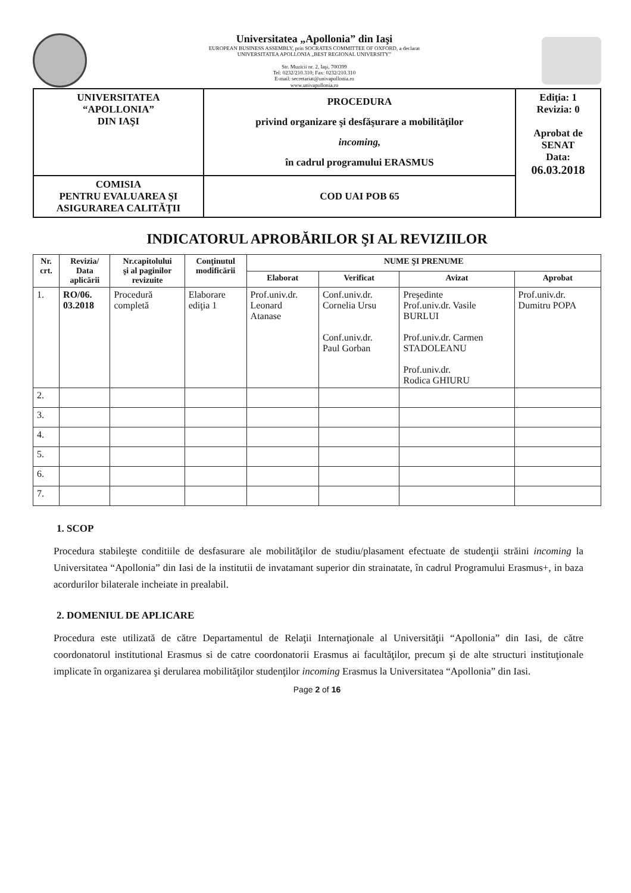Universitatea „Apollonia” din Iaşi
EUROPEAN BUSINESS ASSEMBLY, prin SOCRATES COMMITTEE OF OXFORD, a declarat
UNIVERSITATEA APOLLONIA „BEST REGIONAL UNIVERSITY”
Str. Muzicii nr. 2, Iaşi, 700399
Tel: 0232/210.310; Fax: 0232/210.310
E-mail: secretariat@univapollonia.ro
www.univapollonia.ro
| UNIVERSITATEA “APOLLONIA” DIN IAŞI | PROCEDURA privind organizare şi desfăşurare a mobilităţilor incoming, în cadrul programului ERASMUS | Ediţia: 1 Revizia: 0 Aprobat de SENAT Data: 06.03.2018 |
| COMISIA PENTRU EVALUAREA ŞI ASIGURAREA CALITĂŢII | COD UAI POB 65 | |
INDICATORUL APROBĂRILOR ŞI AL REVIZIILOR
| Nr. crt. | Revizia/ Data aplicării | Nr.capitolului şi al paginilor revizuite | Conţinutul modificării | NUME ŞI PRENUME | | | |
| --- | --- | --- | --- | --- | --- | --- | --- |
| | | | | Elaborat | Verificat | Avizat | Aprobat |
| 1. | RO/06. 03.2018 | Procedură completă | Elaborare ediţia 1 | Prof.univ.dr. Leonard Atanase | Conf.univ.dr. Cornelia Ursu Conf.univ.dr. Paul Gorban | Preşedinte Prof.univ.dr. Vasile BURLUI Prof.univ.dr. Carmen STADOLEANU Prof.univ.dr. Rodica GHIURU | Prof.univ.dr. Dumitru POPA |
| 2. | | | | | | | |
| 3. | | | | | | | |
| 4. | | | | | | | |
| 5. | | | | | | | |
| 6. | | | | | | | |
| 7. | | | | | | | |
1. SCOP
Procedura stabileşte conditiile de desfasurare ale mobilităţilor de studiu/plasament efectuate de studenţii străini incoming la Universitatea “Apollonia” din Iasi de la institutii de invatamant superior din strainatate, în cadrul Programului Erasmus+, in baza acordurilor bilaterale incheiate in prealabil.
2. DOMENIUL DE APLICARE
Procedura este utilizată de către Departamentul de Relaţii Internaţionale al Universităţii “Apollonia” din Iasi, de către coordonatorul institutional Erasmus si de catre coordonatorii Erasmus ai facultăţilor, precum şi de alte structuri instituţionale implicate în organizarea şi derularea mobilităţilor studenţilor incoming Erasmus la Universitatea “Apollonia” din Iasi.
Page 2 of 16